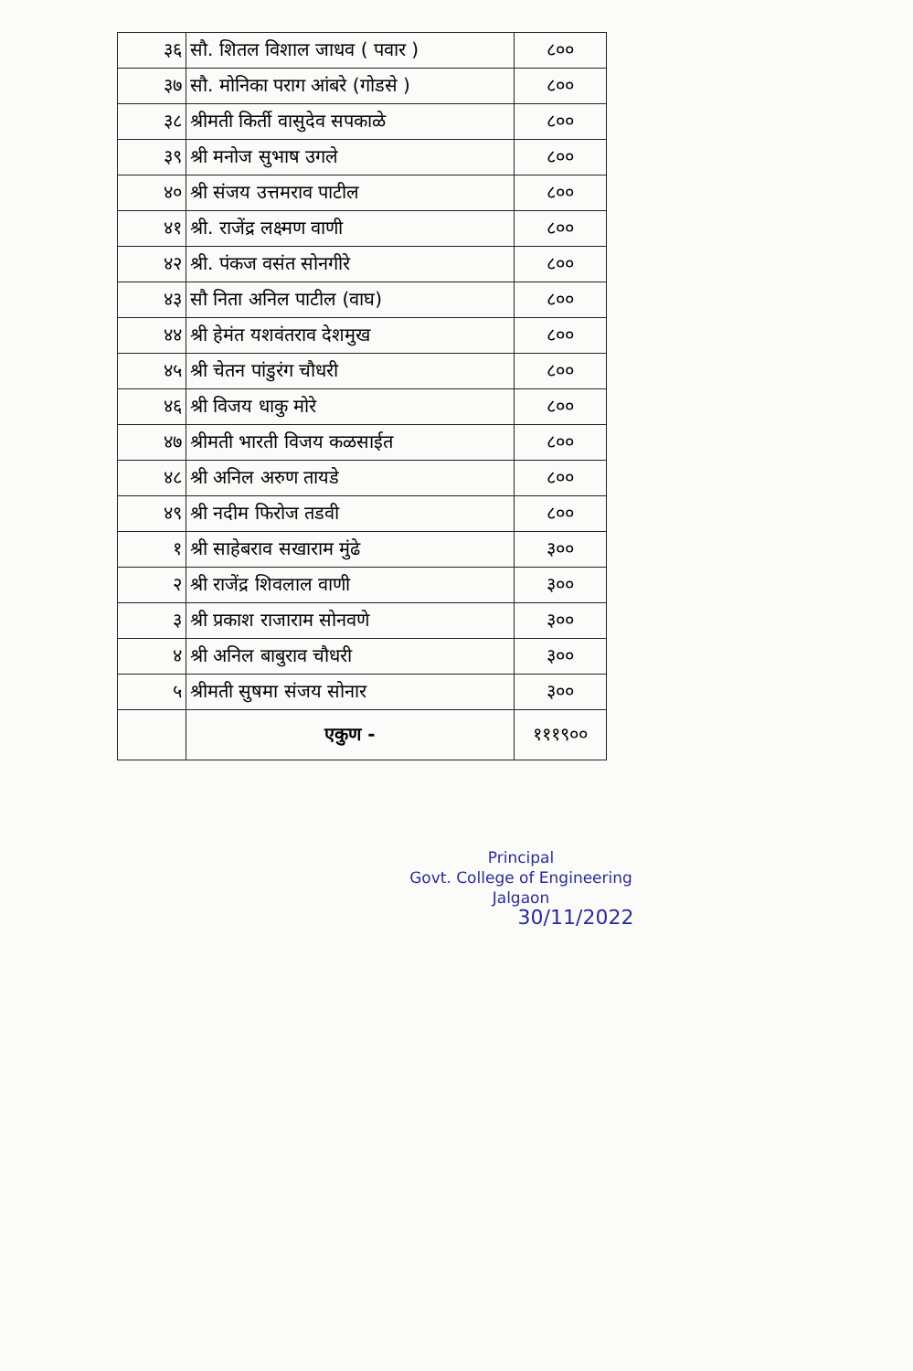| ३६ | सौ. शितल विशाल जाधव ( पवार ) | ८०० |
| ३७ | सौ. मोनिका पराग आंबरे (गोडसे ) | ८०० |
| ३८ | श्रीमती किर्ती वासुदेव सपकाळे | ८०० |
| ३९ | श्री मनोज सुभाष उगले | ८०० |
| ४० | श्री संजय उत्तमराव पाटील | ८०० |
| ४१ | श्री. राजेंद्र लक्ष्मण वाणी | ८०० |
| ४२ | श्री. पंकज वसंत सोनगीरे | ८०० |
| ४३ | सौ निता अनिल पाटील (वाघ) | ८०० |
| ४४ | श्री हेमंत यशवंतराव देशमुख | ८०० |
| ४५ | श्री चेतन पांडुरंग चौधरी | ८०० |
| ४६ | श्री विजय धाकु मोरे | ८०० |
| ४७ | श्रीमती भारती विजय कळसाईत | ८०० |
| ४८ | श्री अनिल अरुण तायडे | ८०० |
| ४९ | श्री नदीम फिरोज तडवी | ८०० |
| १ | श्री साहेबराव सखाराम मुंढे | ३०० |
| २ | श्री राजेंद्र शिवलाल वाणी | ३०० |
| ३ | श्री प्रकाश राजाराम सोनवणे | ३०० |
| ४ | श्री अनिल बाबुराव चौधरी | ३०० |
| ५ | श्रीमती सुषमा संजय सोनार | ३०० |
| | एकुण - | १११९०० |
Principal
Govt. College of Engineering
Jalgaon
30/11/2022